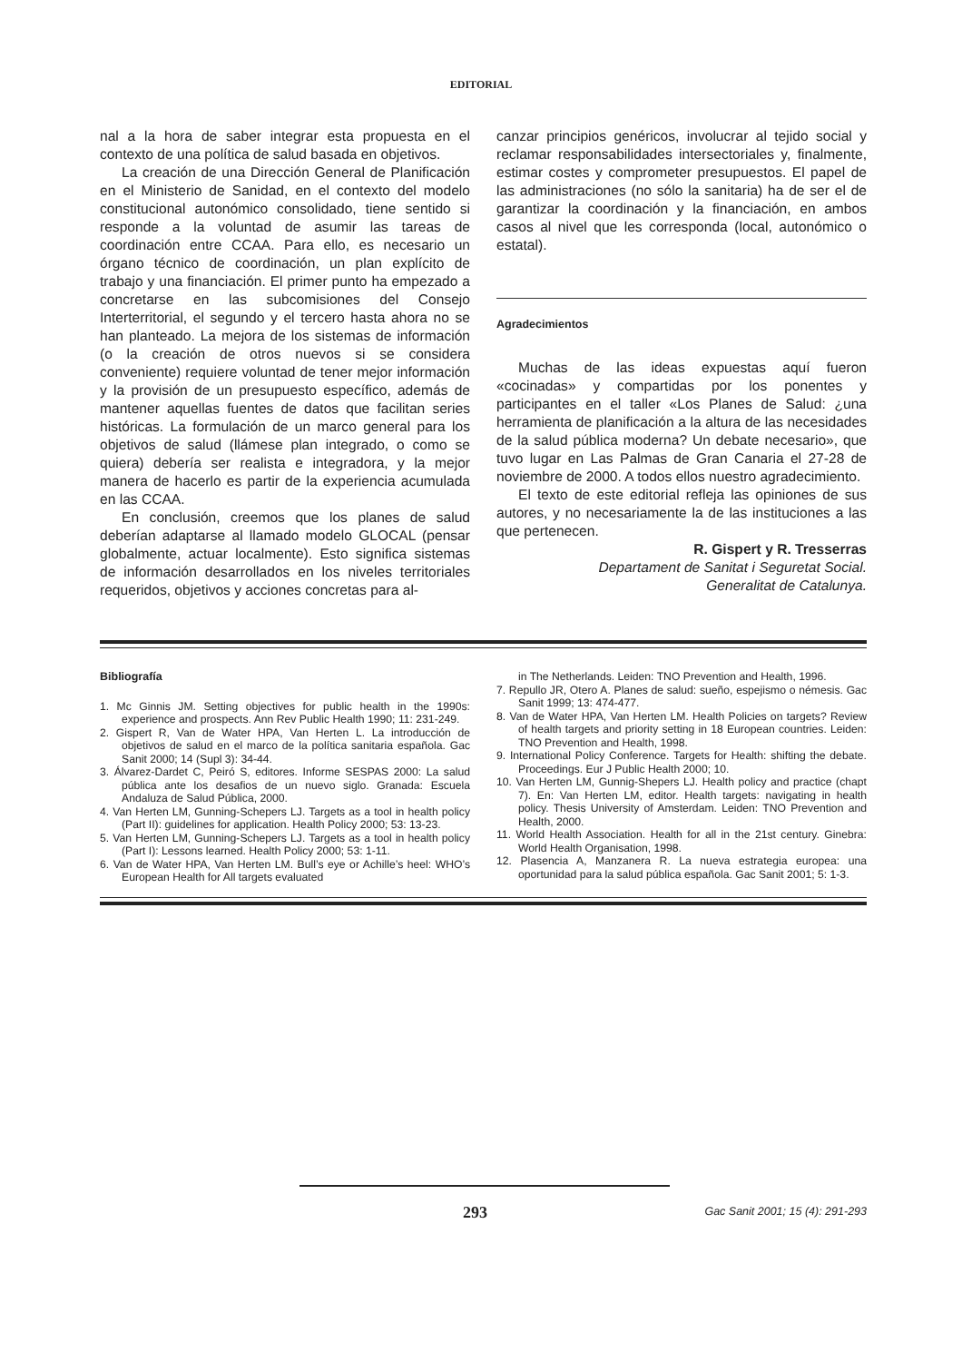EDITORIAL
nal a la hora de saber integrar esta propuesta en el contexto de una política de salud basada en objetivos.
La creación de una Dirección General de Planificación en el Ministerio de Sanidad, en el contexto del modelo constitucional autonómico consolidado, tiene sentido si responde a la voluntad de asumir las tareas de coordinación entre CCAA. Para ello, es necesario un órgano técnico de coordinación, un plan explícito de trabajo y una financiación. El primer punto ha empezado a concretarse en las subcomisiones del Consejo Interterritorial, el segundo y el tercero hasta ahora no se han planteado. La mejora de los sistemas de información (o la creación de otros nuevos si se considera conveniente) requiere voluntad de tener mejor información y la provisión de un presupuesto específico, además de mantener aquellas fuentes de datos que facilitan series históricas. La formulación de un marco general para los objetivos de salud (llámese plan integrado, o como se quiera) debería ser realista e integradora, y la mejor manera de hacerlo es partir de la experiencia acumulada en las CCAA.
En conclusión, creemos que los planes de salud deberían adaptarse al llamado modelo GLOCAL (pensar globalmente, actuar localmente). Esto significa sistemas de información desarrollados en los niveles territoriales requeridos, objetivos y acciones concretas para al-
canzar principios genéricos, involucrar al tejido social y reclamar responsabilidades intersectoriales y, finalmente, estimar costes y comprometer presupuestos. El papel de las administraciones (no sólo la sanitaria) ha de ser el de garantizar la coordinación y la financiación, en ambos casos al nivel que les corresponda (local, autonómico o estatal).
Agradecimientos
Muchas de las ideas expuestas aquí fueron «cocinadas» y compartidas por los ponentes y participantes en el taller «Los Planes de Salud: ¿una herramienta de planificación a la altura de las necesidades de la salud pública moderna? Un debate necesario», que tuvo lugar en Las Palmas de Gran Canaria el 27-28 de noviembre de 2000. A todos ellos nuestro agradecimiento.
El texto de este editorial refleja las opiniones de sus autores, y no necesariamente la de las instituciones a las que pertenecen.
R. Gispert y R. Tresserras
Departament de Sanitat i Seguretat Social.
Generalitat de Catalunya.
Bibliografía
1. Mc Ginnis JM. Setting objectives for public health in the 1990s: experience and prospects. Ann Rev Public Health 1990; 11: 231-249.
2. Gispert R, Van de Water HPA, Van Herten L. La introducción de objetivos de salud en el marco de la política sanitaria española. Gac Sanit 2000; 14 (Supl 3): 34-44.
3. Álvarez-Dardet C, Peiró S, editores. Informe SESPAS 2000: La salud pública ante los desafios de un nuevo siglo. Granada: Escuela Andaluza de Salud Pública, 2000.
4. Van Herten LM, Gunning-Schepers LJ. Targets as a tool in health policy (Part II): guidelines for application. Health Policy 2000; 53: 13-23.
5. Van Herten LM, Gunning-Schepers LJ. Targets as a tool in health policy (Part I): Lessons learned. Health Policy 2000; 53: 1-11.
6. Van de Water HPA, Van Herten LM. Bull’s eye or Achille’s heel: WHO’s European Health for All targets evaluated
in The Netherlands. Leiden: TNO Prevention and Health, 1996.
7. Repullo JR, Otero A. Planes de salud: sueño, espejismo o némesis. Gac Sanit 1999; 13: 474-477.
8. Van de Water HPA, Van Herten LM. Health Policies on targets? Review of health targets and priority setting in 18 European countries. Leiden: TNO Prevention and Health, 1998.
9. International Policy Conference. Targets for Health: shifting the debate. Proceedings. Eur J Public Health 2000; 10.
10. Van Herten LM, Gunnig-Shepers LJ. Health policy and practice (chapt 7). En: Van Herten LM, editor. Health targets: navigating in health policy. Thesis University of Amsterdam. Leiden: TNO Prevention and Health, 2000.
11. World Health Association. Health for all in the 21st century. Ginebra: World Health Organisation, 1998.
12. Plasencia A, Manzanera R. La nueva estrategia europea: una oportunidad para la salud pública española. Gac Sanit 2001; 5: 1-3.
293
Gac Sanit 2001; 15 (4): 291-293